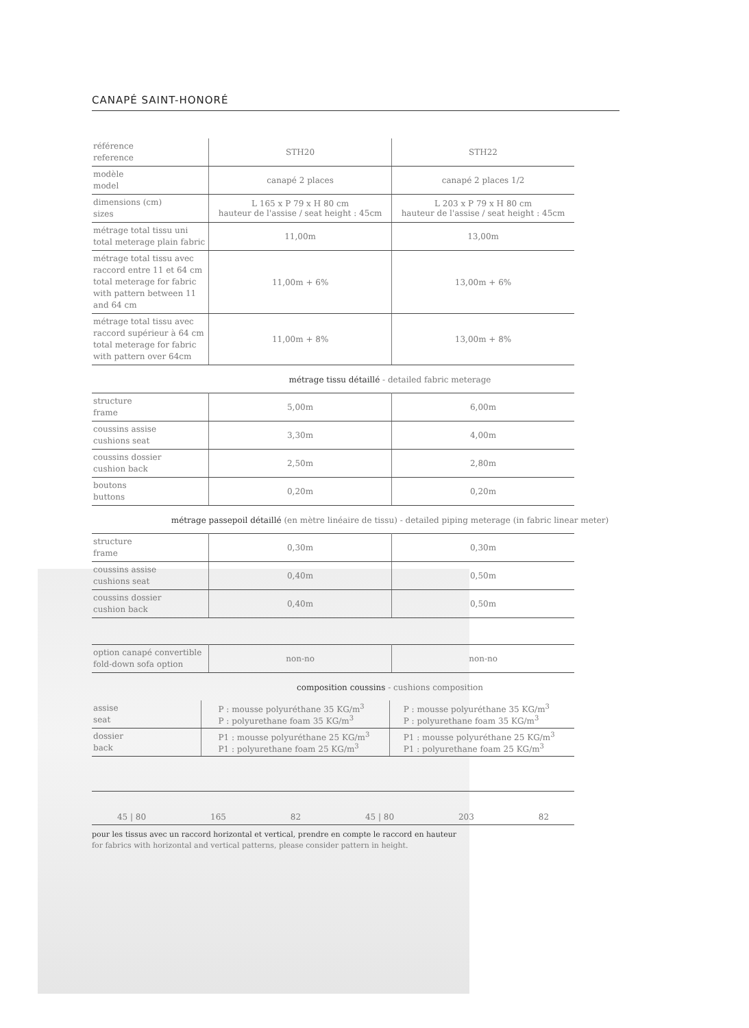CANAPÉ SAINT-HONORÉ
| référence reference | STH20 | STH22 |
| modèle model | canapé 2 places | canapé 2 places 1/2 |
| dimensions (cm) sizes | L 165 x P 79 x H 80 cm hauteur de l'assise / seat height : 45cm | L 203 x P 79 x H 80 cm hauteur de l'assise / seat height : 45cm |
| métrage total tissu uni total meterage plain fabric | 11,00m | 13,00m |
| métrage total tissu avec raccord entre 11 et 64 cm total meterage for fabric with pattern between 11 and 64 cm | 11,00m + 6% | 13,00m + 6% |
| métrage total tissu avec raccord supérieur à 64 cm total meterage for fabric with pattern over 64cm | 11,00m + 8% | 13,00m + 8% |
métrage tissu détaillé - detailed fabric meterage
| structure frame | 5,00m | 6,00m |
| coussins assise cushions seat | 3,30m | 4,00m |
| coussins dossier cushion back | 2,50m | 2,80m |
| boutons buttons | 0,20m | 0,20m |
métrage passepoil détaillé (en mètre linéaire de tissu) - detailed piping meterage (in fabric linear meter)
| structure frame | 0,30m | 0,30m |
| coussins assise cushions seat | 0,40m | 0,50m |
| coussins dossier cushion back | 0,40m | 0,50m |
| option canapé convertible fold-down sofa option | non-no | non-no |
composition coussins - cushions composition
| assise seat | P : mousse polyuréthane 35 KG/m<sup>3</sup> P : polyurethane foam 35 KG/m<sup>3</sup> | P : mousse polyuréthane 35 KG/m<sup>3</sup> P : polyurethane foam 35 KG/m<sup>3</sup> |
| dossier back | P1 : mousse polyuréthane 25 KG/m<sup>3</sup> P1 : polyurethane foam 25 KG/m<sup>3</sup> | P1 : mousse polyuréthane 25 KG/m<sup>3</sup> P1 : polyurethane foam 25 KG/m<sup>3</sup> |
45 | 80 165 82 45 | 80 203 82
pour les tissus avec un raccord horizontal et vertical, prendre en compte le raccord en hauteur
for fabrics with horizontal and vertical patterns, please consider pattern in height.